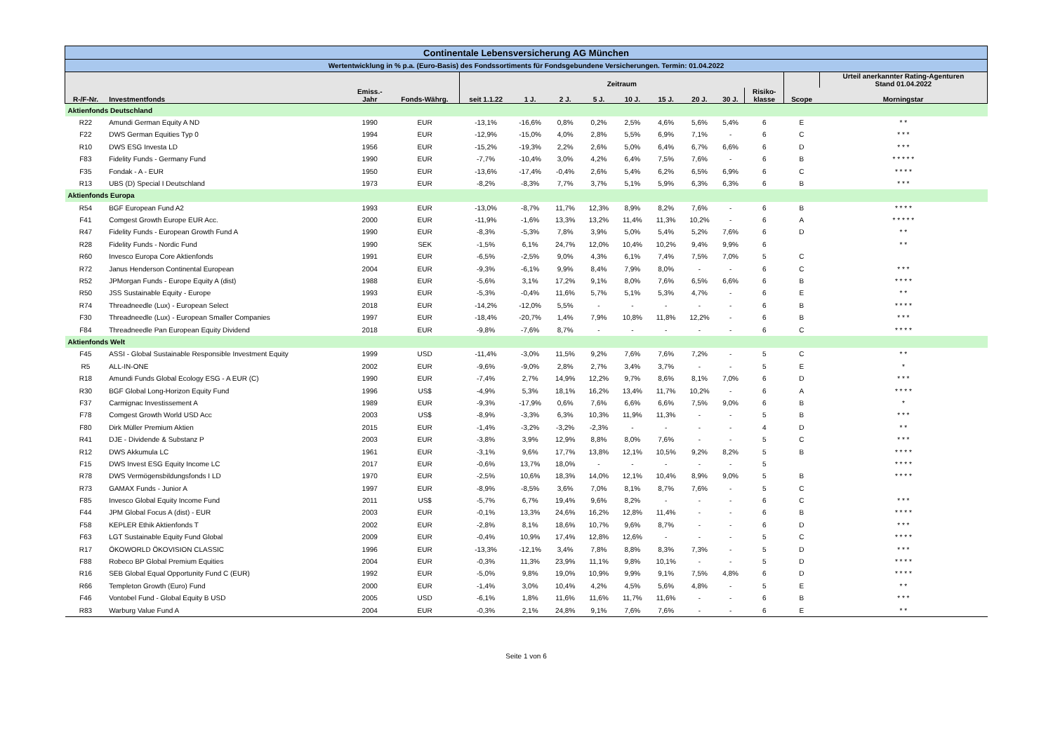| Continentale Lebensversicherung AG München | | | | | | | | | | | | | | |
| Wertentwicklung in % p.a. (Euro-Basis) des Fondssortiments für Fondsgebundene Versicherungen. Termin: 01.04.2022 | | | | | | | | | | | | | | |
| | | | | Zeitraum | | | | | | | | | | Urteil anerkannter Rating-Agenturen Stand 01.04.2022 |
| R-/F-Nr. | Investmentfonds | Emiss.- Jahr | Fonds-Währg. | seit 1.1.22 | 1 J. | 2 J. | 5 J. | 10 J. | 15 J. | 20 J. | 30 J. | Risiko- klasse | Scope | Morningstar |
| Aktienfonds Deutschland | | | | | | | | | | | | | | |
| R22 | Amundi German Equity A ND | 1990 | EUR | -13,1% | -16,6% | 0,8% | 0,2% | 2,5% | 4,6% | 5,6% | 5,4% | 6 | E | * * |
| F22 | DWS German Equities Typ 0 | 1994 | EUR | -12,9% | -15,0% | 4,0% | 2,8% | 5,5% | 6,9% | 7,1% | - | 6 | C | * * * |
| R10 | DWS ESG Investa LD | 1956 | EUR | -15,2% | -19,3% | 2,2% | 2,6% | 5,0% | 6,4% | 6,7% | 6,6% | 6 | D | * * * |
| F83 | Fidelity Funds - Germany Fund | 1990 | EUR | -7,7% | -10,4% | 3,0% | 4,2% | 6,4% | 7,5% | 7,6% | - | 6 | B | * * * * * |
| F35 | Fondak - A - EUR | 1950 | EUR | -13,6% | -17,4% | -0,4% | 2,6% | 5,4% | 6,2% | 6,5% | 6,9% | 6 | C | * * * * |
| R13 | UBS (D) Special I Deutschland | 1973 | EUR | -8,2% | -8,3% | 7,7% | 3,7% | 5,1% | 5,9% | 6,3% | 6,3% | 6 | B | * * * |
| Aktienfonds Europa | | | | | | | | | | | | | | |
| R54 | BGF European Fund A2 | 1993 | EUR | -13,0% | -8,7% | 11,7% | 12,3% | 8,9% | 8,2% | 7,6% | - | 6 | B | * * * * |
| F41 | Comgest Growth Europe EUR Acc. | 2000 | EUR | -11,9% | -1,6% | 13,3% | 13,2% | 11,4% | 11,3% | 10,2% | - | 6 | A | * * * * * |
| R47 | Fidelity Funds - European Growth Fund A | 1990 | EUR | -8,3% | -5,3% | 7,8% | 3,9% | 5,0% | 5,4% | 5,2% | 7,6% | 6 | D | * * |
| R28 | Fidelity Funds - Nordic Fund | 1990 | SEK | -1,5% | 6,1% | 24,7% | 12,0% | 10,4% | 10,2% | 9,4% | 9,9% | 6 | | * * |
| R60 | Invesco Europa Core Aktienfonds | 1991 | EUR | -6,5% | -2,5% | 9,0% | 4,3% | 6,1% | 7,4% | 7,5% | 7,0% | 5 | C | |
| R72 | Janus Henderson Continental European | 2004 | EUR | -9,3% | -6,1% | 9,9% | 8,4% | 7,9% | 8,0% | - | - | 6 | C | * * * |
| R52 | JPMorgan Funds - Europe Equity A (dist) | 1988 | EUR | -5,6% | 3,1% | 17,2% | 9,1% | 8,0% | 7,6% | 6,5% | 6,6% | 6 | B | * * * * |
| R50 | JSS Sustainable Equity - Europe | 1993 | EUR | -5,3% | -0,4% | 11,6% | 5,7% | 5,1% | 5,3% | 4,7% | - | 6 | E | * * |
| R74 | Threadneedle (Lux) - European Select | 2018 | EUR | -14,2% | -12,0% | 5,5% | - | - | - | - | - | 6 | B | * * * * |
| F30 | Threadneedle (Lux) - European Smaller Companies | 1997 | EUR | -18,4% | -20,7% | 1,4% | 7,9% | 10,8% | 11,8% | 12,2% | - | 6 | B | * * * |
| F84 | Threadneedle Pan European Equity Dividend | 2018 | EUR | -9,8% | -7,6% | 8,7% | - | - | - | - | - | 6 | C | * * * * |
| Aktienfonds Welt | | | | | | | | | | | | | | |
| F45 | ASSI - Global Sustainable Responsible Investment Equity | 1999 | USD | -11,4% | -3,0% | 11,5% | 9,2% | 7,6% | 7,6% | 7,2% | - | 5 | C | * * |
| R5 | ALL-IN-ONE | 2002 | EUR | -9,6% | -9,0% | 2,8% | 2,7% | 3,4% | 3,7% | - | - | 5 | E | * |
| R18 | Amundi Funds Global Ecology ESG - A EUR (C) | 1990 | EUR | -7,4% | 2,7% | 14,9% | 12,2% | 9,7% | 8,6% | 8,1% | 7,0% | 6 | D | * * * |
| R30 | BGF Global Long-Horizon Equity Fund | 1996 | US$ | -4,9% | 5,3% | 18,1% | 16,2% | 13,4% | 11,7% | 10,2% | - | 6 | A | * * * * |
| F37 | Carmignac Investissement A | 1989 | EUR | -9,3% | -17,9% | 0,6% | 7,6% | 6,6% | 6,6% | 7,5% | 9,0% | 6 | B | * |
| F78 | Comgest Growth World USD Acc | 2003 | US$ | -8,9% | -3,3% | 6,3% | 10,3% | 11,9% | 11,3% | - | - | 5 | B | * * * |
| F80 | Dirk Müller Premium Aktien | 2015 | EUR | -1,4% | -3,2% | -3,2% | -2,3% | - | - | - | - | 4 | D | * * |
| R41 | DJE - Dividende & Substanz P | 2003 | EUR | -3,8% | 3,9% | 12,9% | 8,8% | 8,0% | 7,6% | - | - | 5 | C | * * * |
| R12 | DWS Akkumula LC | 1961 | EUR | -3,1% | 9,6% | 17,7% | 13,8% | 12,1% | 10,5% | 9,2% | 8,2% | 5 | B | * * * * |
| F15 | DWS Invest ESG Equity Income LC | 2017 | EUR | -0,6% | 13,7% | 18,0% | - | - | - | - | - | 5 | | * * * * |
| R78 | DWS Vermögensbildungsfonds I LD | 1970 | EUR | -2,5% | 10,6% | 18,3% | 14,0% | 12,1% | 10,4% | 8,9% | 9,0% | 5 | B | * * * * |
| R73 | GAMAX Funds - Junior A | 1997 | EUR | -8,9% | -8,5% | 3,6% | 7,0% | 8,1% | 8,7% | 7,6% | - | 5 | C | |
| F85 | Invesco Global Equity Income Fund | 2011 | US$ | -5,7% | 6,7% | 19,4% | 9,6% | 8,2% | - | - | - | 6 | C | * * * |
| F44 | JPM Global Focus A (dist) - EUR | 2003 | EUR | -0,1% | 13,3% | 24,6% | 16,2% | 12,8% | 11,4% | - | - | 6 | B | * * * * |
| F58 | KEPLER Ethik Aktienfonds T | 2002 | EUR | -2,8% | 8,1% | 18,6% | 10,7% | 9,6% | 8,7% | - | - | 6 | D | * * * |
| F63 | LGT Sustainable Equity Fund Global | 2009 | EUR | -0,4% | 10,9% | 17,4% | 12,8% | 12,6% | - | - | - | 5 | C | * * * * |
| R17 | ÖKOWORLD ÖKOVISION CLASSIC | 1996 | EUR | -13,3% | -12,1% | 3,4% | 7,8% | 8,8% | 8,3% | 7,3% | - | 5 | D | * * * |
| F88 | Robeco BP Global Premium Equities | 2004 | EUR | -0,3% | 11,3% | 23,9% | 11,1% | 9,8% | 10,1% | - | - | 5 | D | * * * * |
| R16 | SEB Global Equal Opportunity Fund C (EUR) | 1992 | EUR | -5,0% | 9,8% | 19,0% | 10,9% | 9,9% | 9,1% | 7,5% | 4,8% | 6 | D | * * * * |
| R66 | Templeton Growth (Euro) Fund | 2000 | EUR | -1,4% | 3,0% | 10,4% | 4,2% | 4,5% | 5,6% | 4,8% | - | 5 | E | * * |
| F46 | Vontobel Fund - Global Equity B USD | 2005 | USD | -6,1% | 1,8% | 11,6% | 11,6% | 11,7% | 11,6% | - | - | 6 | B | * * * |
| R83 | Warburg Value Fund A | 2004 | EUR | -0,3% | 2,1% | 24,8% | 9,1% | 7,6% | 7,6% | - | - | 6 | E | * * |
Seite 1 von 6